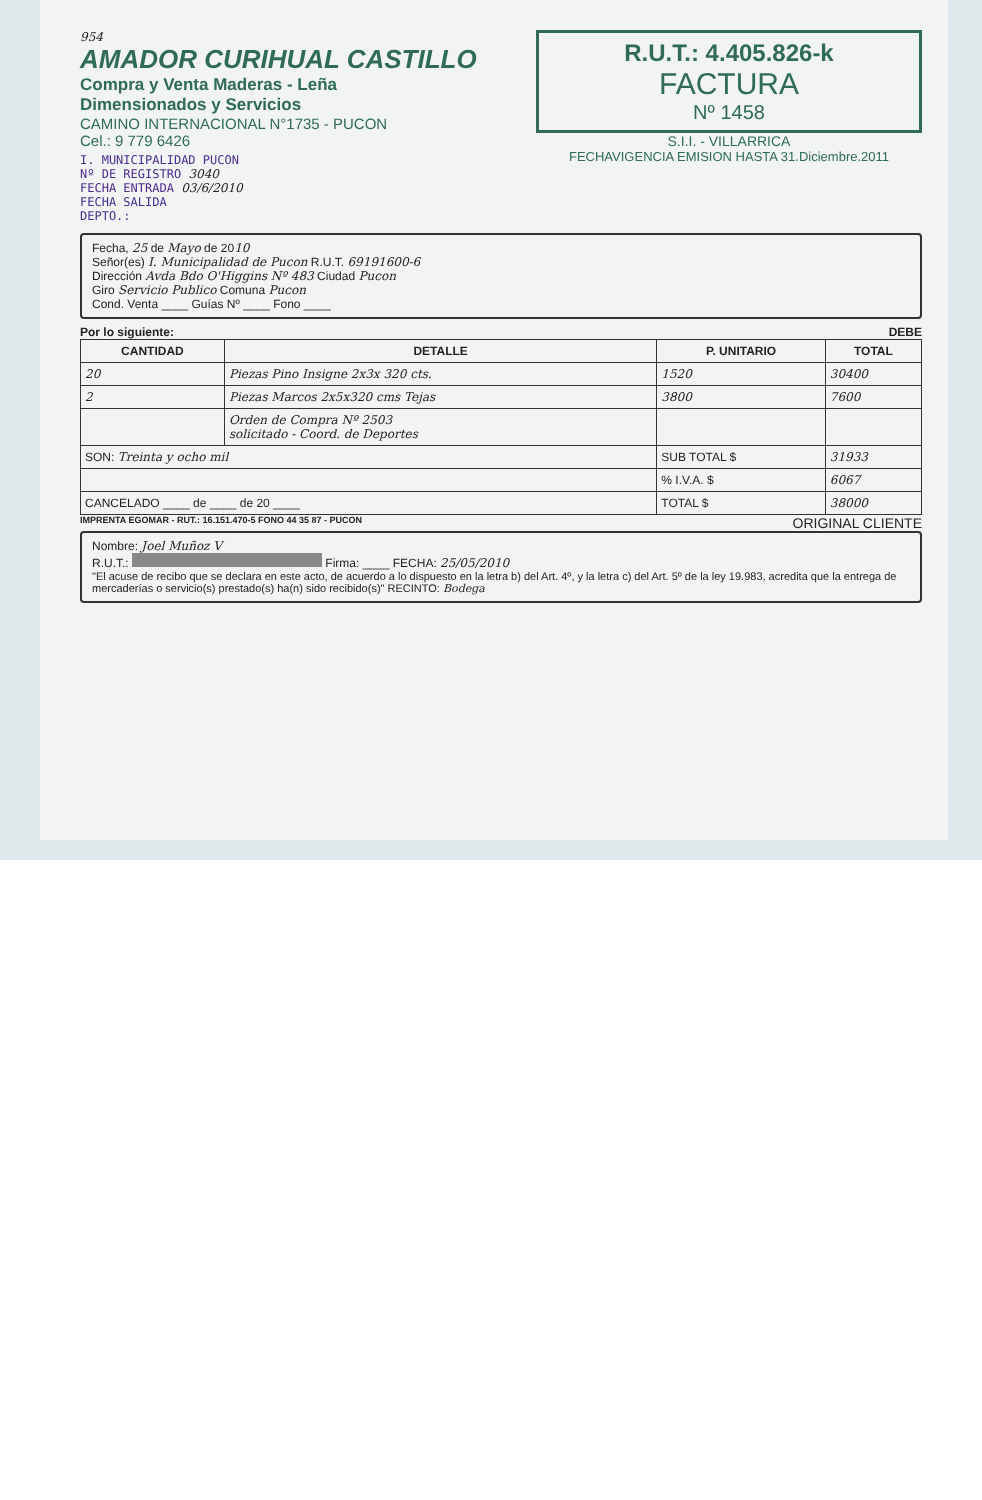954
AMADOR CURIHUAL CASTILLO
Compra y Venta Maderas - Leña
Dimensionados y Servicios
CAMINO INTERNACIONAL N°1735 - PUCON
Cel.: 9 779 6426
I. MUNICIPALIDAD PUCON
Nº DE REGISTRO 3040
FECHA ENTRADA 03/6/2010
FECHA SALIDA
DEPTO.:
R.U.T.: 4.405.826-k
FACTURA
Nº 1458
S.I.I. - VILLARRICA
FECHAVIGENCIA EMISION HASTA 31.Diciembre.2011
Fecha, 25 de Mayo de 2010
Señor(es) I. Municipalidad de Pucon R.U.T. 69191600-6
Dirección Avda Bdo O'Higgins Nº 483 Ciudad Pucon
Giro Servicio Publico Comuna Pucon
Cond. Venta ____ Guías Nº ____ Fono ____
Por lo siguiente: DEBE
| CANTIDAD | DETALLE | P. UNITARIO | TOTAL |
| --- | --- | --- | --- |
| 20 | Piezas Pino Insigne 2x3x 320 cts. | 1520 | 30400 |
| 2 | Piezas Marcos 2x5x320 cms Tejas | 3800 | 7600 |
| | Orden de Compra Nº 2503 solicitado - Coord. de Deportes | | |
| SON: Treinta y ocho mil | | SUB TOTAL $ | 31933 |
| | | % I.V.A. $ | 6067 |
| CANCELADO ____ de ____ de 20 ____ | | TOTAL $ | 38000 |
IMPRENTA EGOMAR - RUT.: 16.151.470-5 FONO 44 35 87 - PUCON ORIGINAL CLIENTE
Nombre: Joel Muñoz V
R.U.T.: Firma: ____ FECHA: 25/05/2010
"El acuse de recibo que se declara en este acto, de acuerdo a lo dispuesto en la letra b) del Art. 4º, y la letra c) del Art. 5º de la ley 19.983, acredita que la entrega de mercaderías o servicio(s) prestado(s) ha(n) sido recibido(s)" RECINTO: Bodega